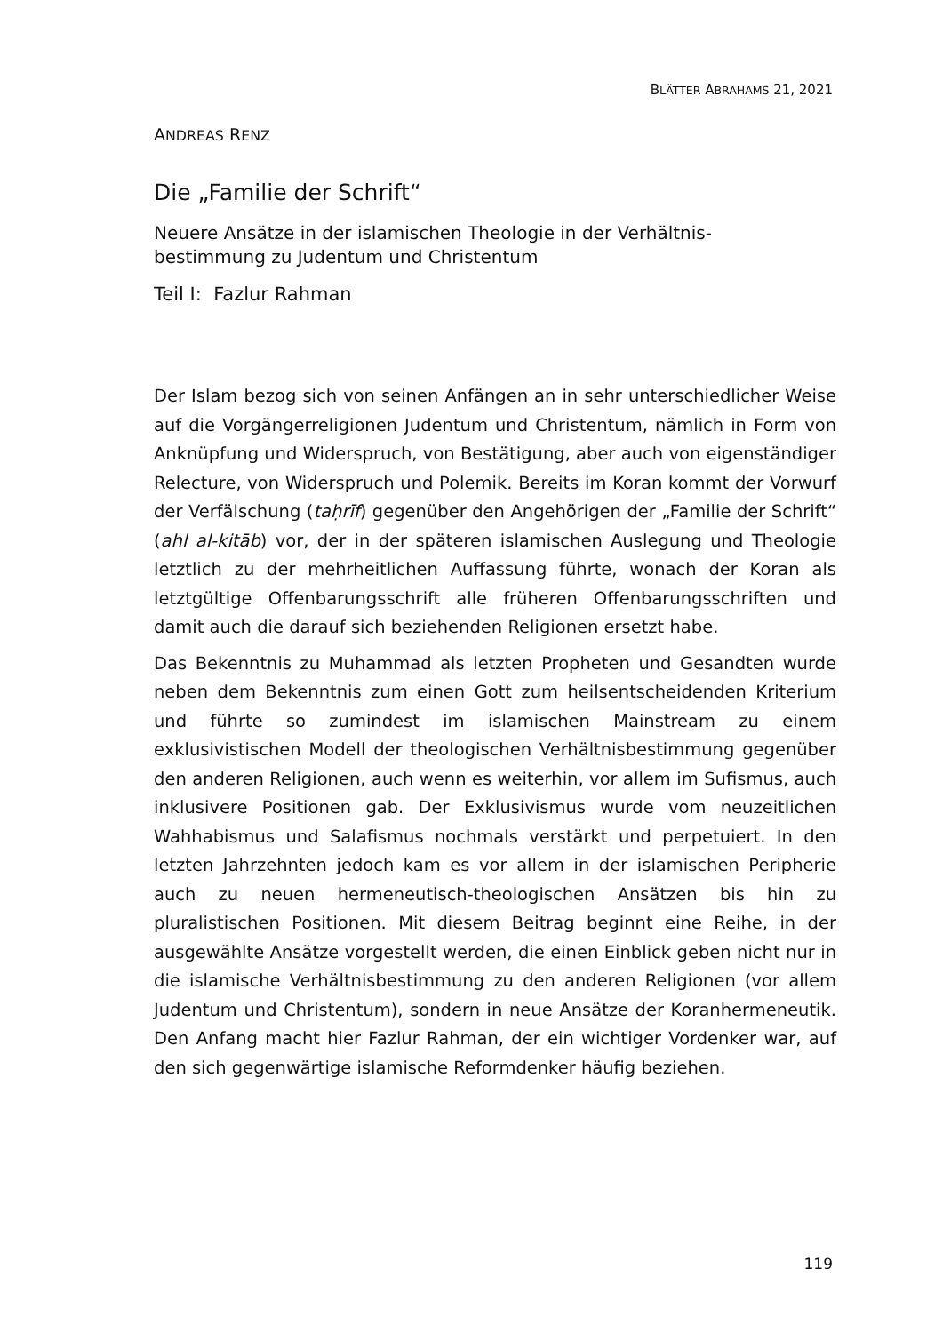BLÄTTER ABRAHAMS 21, 2021
ANDREAS RENZ
Die „Familie der Schrift“
Neuere Ansätze in der islamischen Theologie in der Verhältnis-
bestimmung zu Judentum und Christentum
Teil I: Fazlur Rahman
Der Islam bezog sich von seinen Anfängen an in sehr unterschiedlicher Weise auf die Vorgängerreligionen Judentum und Christentum, nämlich in Form von Anknüpfung und Widerspruch, von Bestätigung, aber auch von eigenständiger Relecture, von Widerspruch und Polemik. Bereits im Koran kommt der Vorwurf der Verfälschung (taḥrīf) gegenüber den Angehörigen der „Familie der Schrift“ (ahl al-kitāb) vor, der in der späteren islamischen Auslegung und Theologie letztlich zu der mehrheitlichen Auffassung führte, wonach der Koran als letztgültige Offenbarungsschrift alle früheren Offenbarungsschriften und damit auch die darauf sich beziehenden Religionen ersetzt habe.
Das Bekenntnis zu Muhammad als letzten Propheten und Gesandten wurde neben dem Bekenntnis zum einen Gott zum heilsentscheidenden Kriterium und führte so zumindest im islamischen Mainstream zu einem exklusivistischen Modell der theologischen Verhältnisbestimmung gegenüber den anderen Religionen, auch wenn es weiterhin, vor allem im Sufismus, auch inklusivere Positionen gab. Der Exklusivismus wurde vom neuzeitlichen Wahhabismus und Salafismus nochmals verstärkt und perpetuiert. In den letzten Jahrzehnten jedoch kam es vor allem in der islamischen Peripherie auch zu neuen hermeneutisch-theologischen Ansätzen bis hin zu pluralistischen Positionen. Mit diesem Beitrag beginnt eine Reihe, in der ausgewählte Ansätze vorgestellt werden, die einen Einblick geben nicht nur in die islamische Verhältnisbestimmung zu den anderen Religionen (vor allem Judentum und Christentum), sondern in neue Ansätze der Koranhermeneutik. Den Anfang macht hier Fazlur Rahman, der ein wichtiger Vordenker war, auf den sich gegenwärtige islamische Reformdenker häufig beziehen.
119